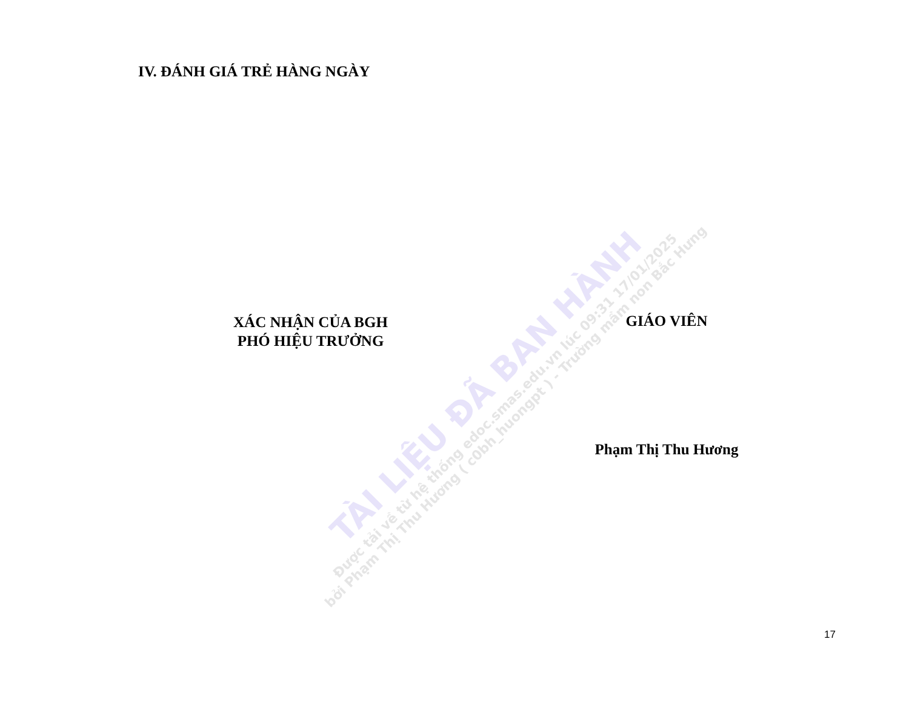IV. ĐÁNH GIÁ TRẺ HÀNG NGÀY
XÁC NHẬN CỦA BGH
PHÓ HIỆU TRƯỞNG
GIÁO VIÊN
Phạm Thị Thu Hương
17
TÀI LIỆU ĐÃ BAN HÀNH
Được tải về từ hệ thống edoc.smas.edu.vn lúc 09:31 17/01/2025
bởi Phạm Thị Thu Hương ( c0bh_huongpt ) - Trường mầm non Bắc Hưng